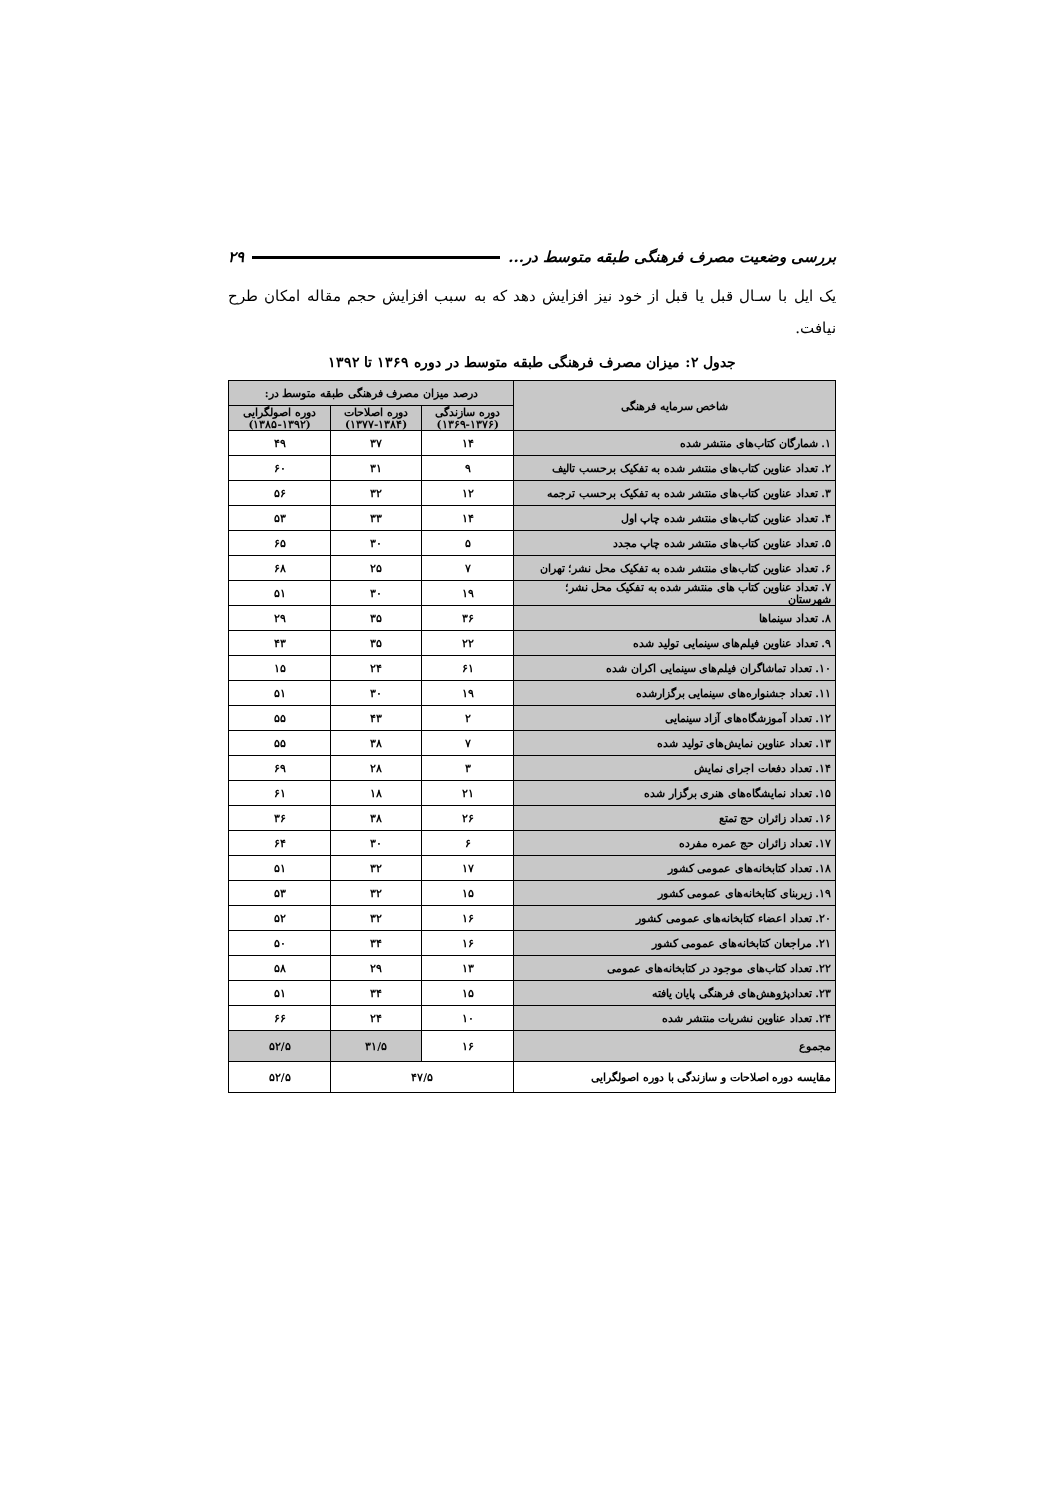بررسی وضعیت مصرف فرهنگی طبقه متوسط در... ۲۹
یک ایل با سـال قبل یا قبل از خود نیز افزایش دهد که به سبب افزایش حجم مقاله امکان طرح نیافت.
جدول ۲: میزان مصرف فرهنگی طبقه متوسط در دوره ۱۳۶۹ تا ۱۳۹۲
| شاخص سرمایه فرهنگی | درصد میزان مصرف فرهنگی طبقه متوسط در: | | |
| --- | --- | --- | --- |
| | دوره سازندگی (۱۳۶۹-۱۳۷۶) | دوره اصلاحات (۱۳۷۷-۱۳۸۴) | دوره اصولگرایی (۱۳۸۵-۱۳۹۲) |
| ۱. شمارگان کتاب‌های منتشر شده | ۱۴ | ۳۷ | ۴۹ |
| ۲. تعداد عناوین کتاب‌های منتشر شده به تفکیک برحسب تالیف | ۹ | ۳۱ | ۶۰ |
| ۳. تعداد عناوین کتاب‌های منتشر شده به تفکیک برحسب ترجمه | ۱۲ | ۳۲ | ۵۶ |
| ۴. تعداد عناوین کتاب‌های منتشر شده چاپ اول | ۱۴ | ۳۳ | ۵۳ |
| ۵. تعداد عناوین کتاب‌های منتشر شده چاپ مجدد | ۵ | ۳۰ | ۶۵ |
| ۶. تعداد عناوین کتاب‌های منتشر شده به تفکیک محل نشر؛ تهران | ۷ | ۲۵ | ۶۸ |
| ۷. تعداد عناوین کتاب های منتشر شده به تفکیک محل نشر؛ شهرستان | ۱۹ | ۳۰ | ۵۱ |
| ۸. تعداد سینماها | ۳۶ | ۳۵ | ۲۹ |
| ۹. تعداد عناوین فیلم‌های سینمایی تولید شده | ۲۲ | ۳۵ | ۴۳ |
| ۱۰. تعداد تماشاگران فیلم‌های سینمایی اکران شده | ۶۱ | ۲۴ | ۱۵ |
| ۱۱. تعداد جشنواره‌های سینمایی برگزارشده | ۱۹ | ۳۰ | ۵۱ |
| ۱۲. تعداد آموزشگاه‌های آزاد سینمایی | ۲ | ۴۳ | ۵۵ |
| ۱۳. تعداد عناوین نمایش‌های تولید شده | ۷ | ۳۸ | ۵۵ |
| ۱۴. تعداد دفعات اجرای نمایش | ۳ | ۲۸ | ۶۹ |
| ۱۵. تعداد نمایشگاه‌های هنری برگزار شده | ۲۱ | ۱۸ | ۶۱ |
| ۱۶. تعداد زائران حج تمتع | ۲۶ | ۳۸ | ۳۶ |
| ۱۷. تعداد زائران حج عمره مفرده | ۶ | ۳۰ | ۶۴ |
| ۱۸. تعداد کتابخانه‌های عمومی کشور | ۱۷ | ۳۲ | ۵۱ |
| ۱۹. زیربنای کتابخانه‌های عمومی کشور | ۱۵ | ۳۲ | ۵۳ |
| ۲۰. تعداد اعضاء کتابخانه‌های عمومی کشور | ۱۶ | ۳۲ | ۵۲ |
| ۲۱. مراجعان کتابخانه‌های عمومی کشور | ۱۶ | ۳۴ | ۵۰ |
| ۲۲. تعداد کتاب‌های موجود در کتابخانه‌های عمومی | ۱۳ | ۲۹ | ۵۸ |
| ۲۳. تعدادپژوهش‌های فرهنگی پایان یافته | ۱۵ | ۳۴ | ۵۱ |
| ۲۴. تعداد عناوین نشریات منتشر شده | ۱۰ | ۲۴ | ۶۶ |
| مجموع | ۱۶ | ۳۱/۵ | ۵۲/۵ |
| مقایسه دوره اصلاحات و سازندگی با دوره اصولگرایی | ۴۷/۵ | | ۵۲/۵ |